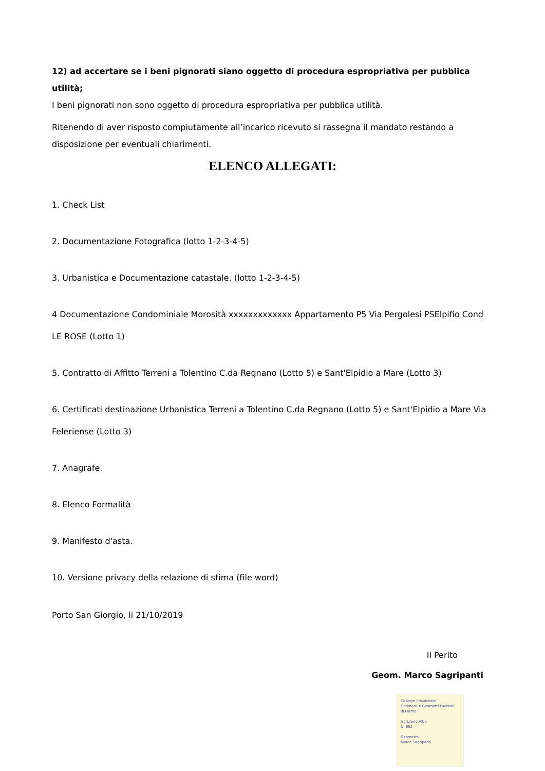12) ad accertare se i beni pignorati siano oggetto di procedura espropriativa per pubblica utilità;
I beni pignorati non sono oggetto di procedura espropriativa per pubblica utilità.
Ritenendo di aver risposto compiutamente all’incarico ricevuto si rassegna il mandato restando a disposizione per eventuali chiarimenti.
ELENCO ALLEGATI:
1. Check List
2. Documentazione Fotografica (lotto 1-2-3-4-5)
3. Urbanistica e Documentazione catastale. (lotto 1-2-3-4-5)
4 Documentazione Condominiale Morosità xxxxxxxxxxxxx Appartamento P5 Via Pergolesi PSElpifio Cond LE ROSE (Lotto 1)
5. Contratto di Affitto Terreni a Tolentino C.da Regnano (Lotto 5) e Sant'Elpidio a Mare (Lotto 3)
6. Certificati destinazione Urbanistica Terreni a Tolentino C.da Regnano (Lotto 5) e Sant'Elpidio a Mare Via Feleriense (Lotto 3)
7. Anagrafe.
8. Elenco Formalità
9. Manifesto d'asta.
10. Versione privacy della relazione di stima (file word)
Porto San Giorgio, li 21/10/2019
Il Perito
Geom. Marco Sagripanti
Collegio Provinciale
Geometri e Geometri Laureati
di Fermo
Iscrizione Albo
N. 652
Geometra
Marco Sagripanti